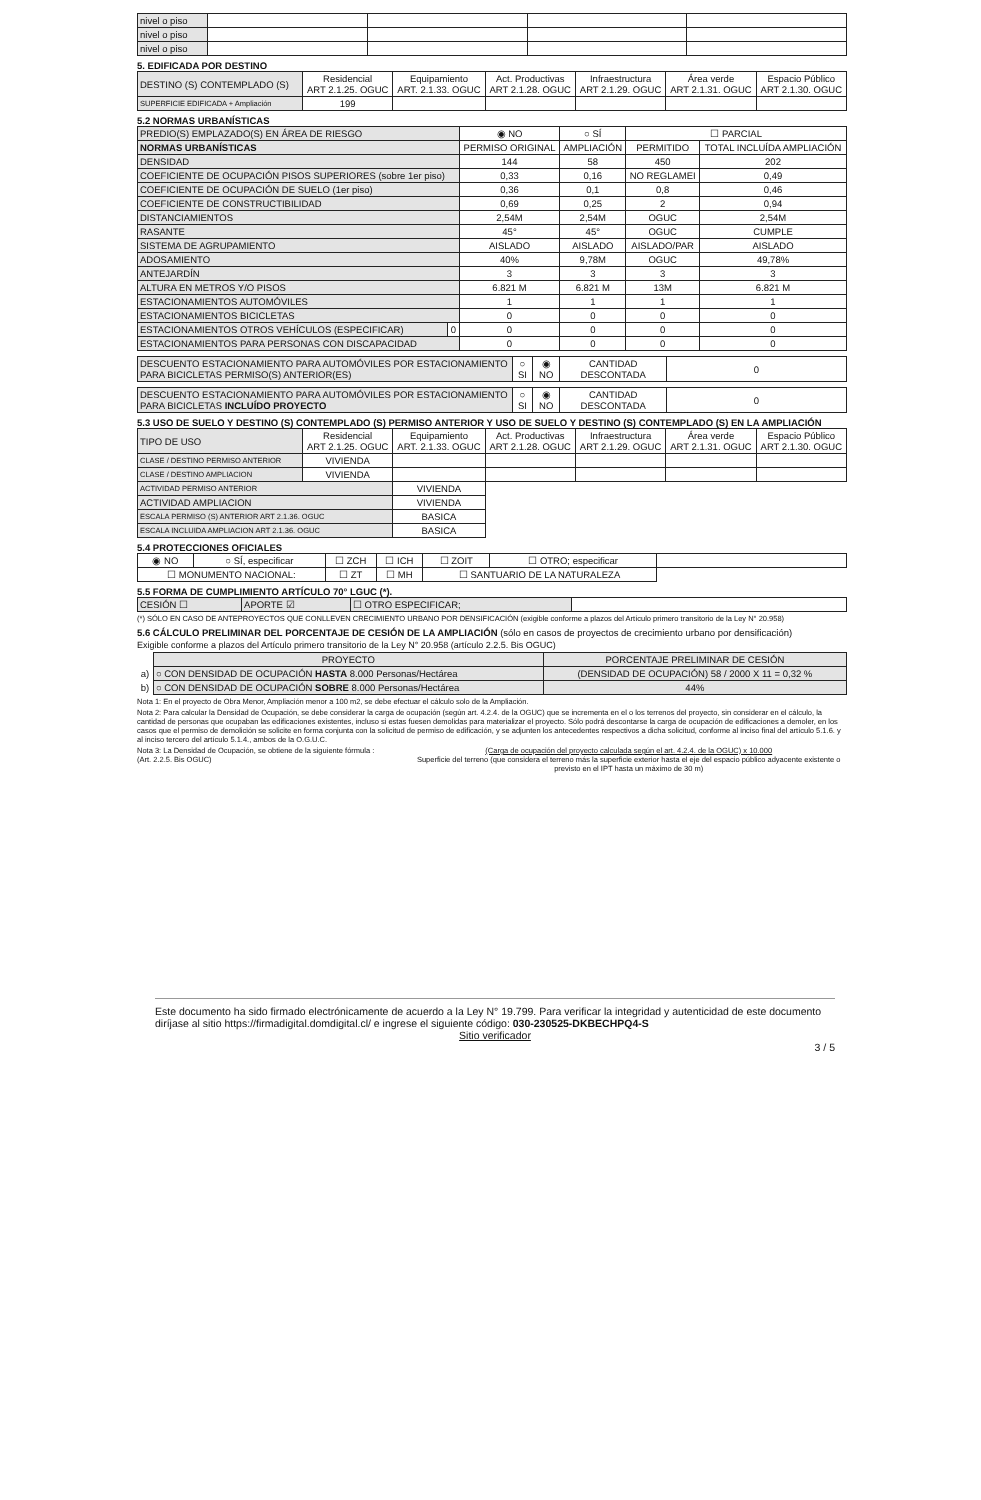| nivel o piso | | | | |
| nivel o piso | | | | |
| nivel o piso | | | | |
5. EDIFICADA POR DESTINO
| DESTINO (S) CONTEMPLADO (S) | Residencial ART 2.1.25. OGUC | Equipamiento ART. 2.1.33. OGUC | Act. Productivas ART 2.1.28. OGUC | Infraestructura ART 2.1.29. OGUC | Área verde ART 2.1.31. OGUC | Espacio Público ART 2.1.30. OGUC |
| SUPERFICIE EDIFICADA + Ampliación | 199 | | | | | |
5.2 NORMAS URBANÍSTICAS
| PREDIO(S) EMPLAZADO(S) EN ÁREA DE RIESGO | | ◉ NO | ○ SÍ | ☐ PARCIAL | |
| NORMAS URBANÍSTICAS | | PERMISO ORIGINAL | AMPLIACIÓN | PERMITIDO | TOTAL INCLUÍDA AMPLIACIÓN |
| DENSIDAD | | 144 | 58 | 450 | 202 |
| COEFICIENTE DE OCUPACIÓN PISOS SUPERIORES (sobre 1er piso) | | 0,33 | 0,16 | NO REGLAMEI | 0,49 |
| COEFICIENTE DE OCUPACIÓN DE SUELO (1er piso) | | 0,36 | 0,1 | 0,8 | 0,46 |
| COEFICIENTE DE CONSTRUCTIBILIDAD | | 0,69 | 0,25 | 2 | 0,94 |
| DISTANCIAMIENTOS | | 2,54M | 2,54M | OGUC | 2,54M |
| RASANTE | | 45° | 45° | OGUC | CUMPLE |
| SISTEMA DE AGRUPAMIENTO | | AISLADO | AISLADO | AISLADO/PAR | AISLADO |
| ADOSAMIENTO | | 40% | 9,78M | OGUC | 49,78% |
| ANTEJARDÍN | | 3 | 3 | 3 | 3 |
| ALTURA EN METROS Y/O PISOS | | 6.821 M | 6.821 M | 13M | 6.821 M |
| ESTACIONAMIENTOS AUTOMÓVILES | | 1 | 1 | 1 | 1 |
| ESTACIONAMIENTOS BICICLETAS | | 0 | 0 | 0 | 0 |
| ESTACIONAMIENTOS OTROS VEHÍCULOS (ESPECIFICAR) | 0 | 0 | 0 | 0 | 0 |
| ESTACIONAMIENTOS PARA PERSONAS CON DISCAPACIDAD | | 0 | 0 | 0 | 0 |
| DESCUENTO ESTACIONAMIENTO PARA AUTOMÓVILES POR ESTACIONAMIENTO PARA BICICLETAS PERMISO(S) ANTERIOR(ES) | ○ SI | ◉ NO | CANTIDAD DESCONTADA | 0 |
| DESCUENTO ESTACIONAMIENTO PARA AUTOMÓVILES POR ESTACIONAMIENTO PARA BICICLETAS INCLUÍDO PROYECTO | ○ SI | ◉ NO | CANTIDAD DESCONTADA | 0 |
5.3 USO DE SUELO Y DESTINO (S) CONTEMPLADO (S) PERMISO ANTERIOR Y USO DE SUELO Y DESTINO (S) CONTEMPLADO (S) EN LA AMPLIACIÓN
| TIPO DE USO | Residencial ART 2.1.25. OGUC | Equipamiento ART. 2.1.33. OGUC | Act. Productivas ART 2.1.28. OGUC | Infraestructura ART 2.1.29. OGUC | Área verde ART 2.1.31. OGUC | Espacio Público ART 2.1.30. OGUC |
| CLASE / DESTINO PERMISO ANTERIOR | VIVIENDA | | | | | |
| CLASE / DESTINO AMPLIACION | VIVIENDA | | | | | |
| ACTIVIDAD PERMISO ANTERIOR | | VIVIENDA | | | | |
| ACTIVIDAD AMPLIACION | | VIVIENDA | | | | |
| ESCALA PERMISO (S) ANTERIOR ART 2.1.36. OGUC | | BASICA | | | | |
| ESCALA INCLUIDA AMPLIACION ART 2.1.36. OGUC | | BASICA | | | | |
5.4 PROTECCIONES OFICIALES
| ◉ NO | ○ SÍ, especificar | ☐ ZCH | ☐ ICH | ☐ ZOIT | ☐ OTRO; especificar | |
| ☐ MONUMENTO NACIONAL: | | ☐ ZT | ☐ MH | ☐ SANTUARIO DE LA NATURALEZA | | |
5.5 FORMA DE CUMPLIMIENTO ARTÍCULO 70° LGUC (*).
| CESIÓN ☐ | APORTE ☑ | ☐ OTRO ESPECIFICAR; | |
(*) SÓLO EN CASO DE ANTEPROYECTOS QUE CONLLEVEN CRECIMIENTO URBANO POR DENSIFICACIÓN (exigible conforme a plazos del Artículo primero transitorio de la Ley N° 20.958)
5.6 CÁLCULO PRELIMINAR DEL PORCENTAJE DE CESIÓN DE LA AMPLIACIÓN (sólo en casos de proyectos de crecimiento urbano por densificación)
Exigible conforme a plazos del Artículo primero transitorio de la Ley N° 20.958 (artículo 2.2.5. Bis OGUC)
| | PROYECTO | PORCENTAJE PRELIMINAR DE CESIÓN |
| a) | ○ CON DENSIDAD DE OCUPACIÓN HASTA 8.000 Personas/Hectárea | (DENSIDAD DE OCUPACIÓN) 58 / 2000 X 11 = 0,32 % |
| b) | ○ CON DENSIDAD DE OCUPACIÓN SOBRE 8.000 Personas/Hectárea | 44% |
Nota 1: En el proyecto de Obra Menor, Ampliación menor a 100 m2, se debe efectuar el cálculo solo de la Ampliación.
Nota 2: Para calcular la Densidad de Ocupación, se debe considerar la carga de ocupación (según art. 4.2.4. de la OGUC) que se incrementa en el o los terrenos del proyecto, sin considerar en el cálculo, la cantidad de personas que ocupaban las edificaciones existentes, incluso si estas fuesen demolidas para materializar el proyecto. Sólo podrá descontarse la carga de ocupación de edificaciones a demoler, en los casos que el permiso de demolición se solicite en forma conjunta con la solicitud de permiso de edificación, y se adjunten los antecedentes respectivos a dicha solicitud, conforme al inciso final del artículo 5.1.6. y al inciso tercero del artículo 5.1.4., ambos de la O.G.U.C.
Nota 3: La Densidad de Ocupación, se obtiene de la siguiente fórmula :
(Art. 2.2.5. Bis OGUC)
(Carga de ocupación del proyecto calculada según el art. 4.2.4. de la OGUC) x 10.000
Superficie del terreno (que considera el terreno más la superficie exterior hasta el eje del espacio público adyacente existente o previsto en el IPT hasta un máximo de 30 m)
Este documento ha sido firmado electrónicamente de acuerdo a la Ley N° 19.799. Para verificar la integridad y autenticidad de este documento diríjase al sitio https://firmadigital.domdigital.cl/ e ingrese el siguiente código: 030-230525-DKBECHPQ4-S
Sitio verificador
3 / 5